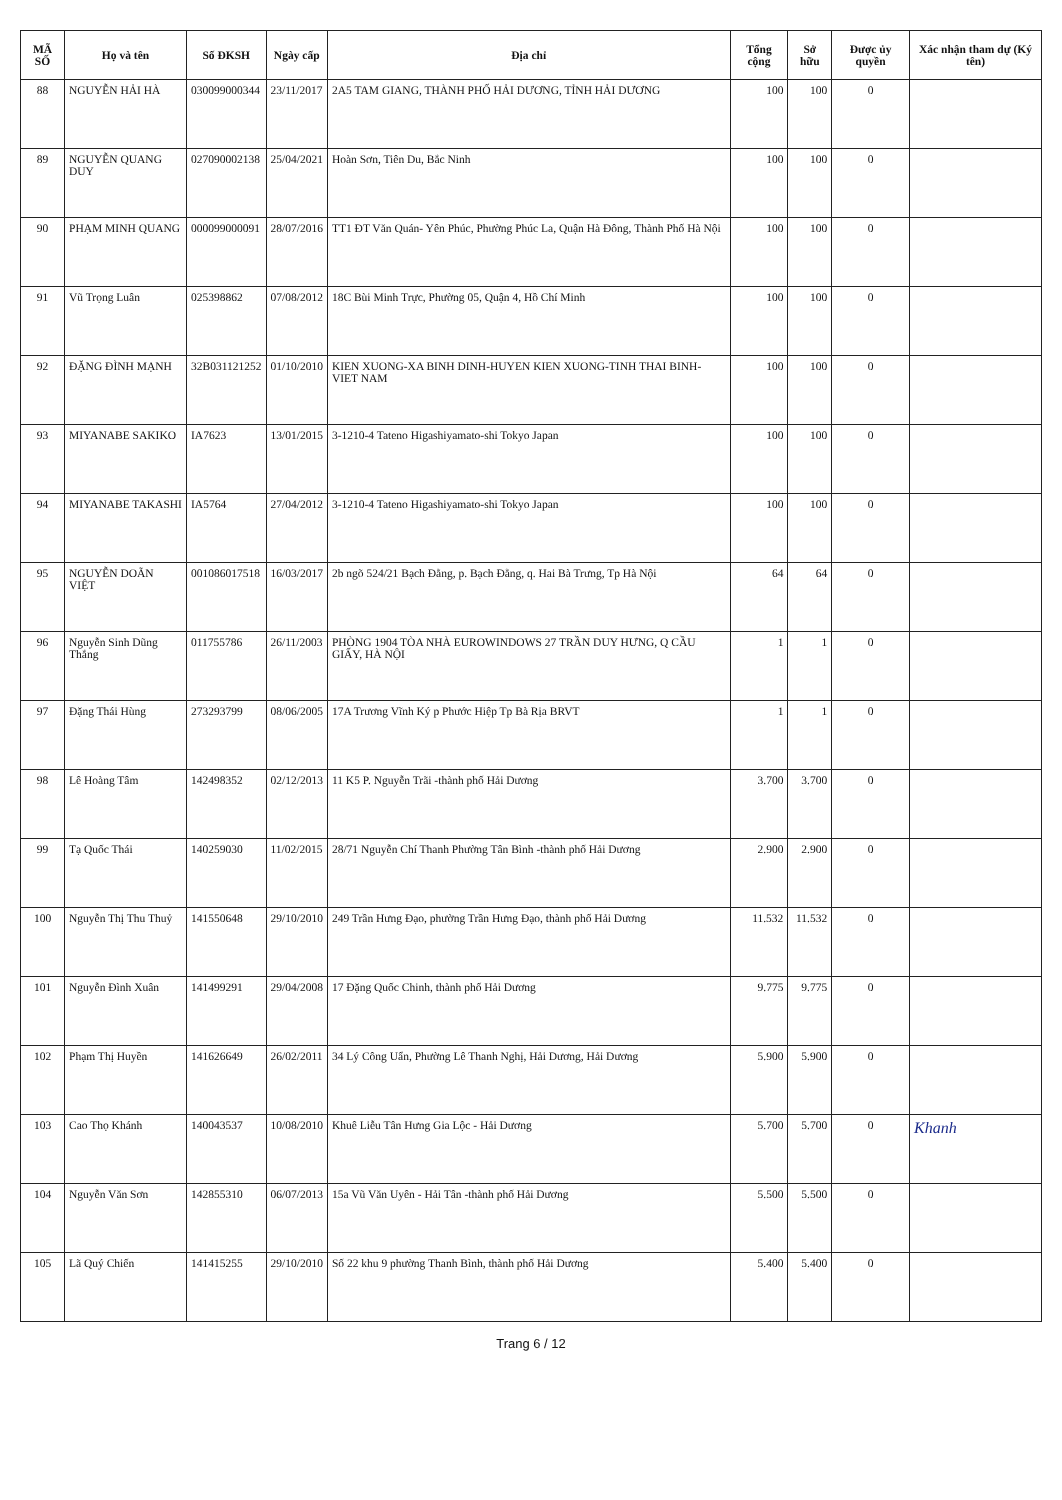| MÃ SỐ | Họ và tên | Số ĐKSH | Ngày cấp | Địa chỉ | Tổng cộng | Sở hữu | Được ủy quyền | Xác nhận tham dự (Ký tên) |
| --- | --- | --- | --- | --- | --- | --- | --- | --- |
| 88 | NGUYỄN HẢI HÀ | 030099000344 | 23/11/2017 | 2A5 TAM GIANG, THÀNH PHỐ HẢI DƯƠNG, TỈNH HẢI DƯƠNG | 100 | 100 | 0 | |
| 89 | NGUYỄN QUANG DUY | 027090002138 | 25/04/2021 | Hoàn Sơn, Tiên Du, Bắc Ninh | 100 | 100 | 0 | |
| 90 | PHẠM MINH QUANG | 000099000091 | 28/07/2016 | TT1 ĐT Văn Quán- Yên Phúc, Phường Phúc La, Quận Hà Đông, Thành Phố Hà Nội | 100 | 100 | 0 | |
| 91 | Vũ Trọng Luân | 025398862 | 07/08/2012 | 18C Bùi Minh Trực, Phường 05, Quận 4, Hồ Chí Minh | 100 | 100 | 0 | |
| 92 | ĐẶNG ĐÌNH MẠNH | 32B031121252 | 01/10/2010 | KIEN XUONG-XA BINH DINH-HUYEN KIEN XUONG-TINH THAI BINH-VIET NAM | 100 | 100 | 0 | |
| 93 | MIYANABE SAKIKO | IA7623 | 13/01/2015 | 3-1210-4 Tateno Higashiyamato-shi Tokyo Japan | 100 | 100 | 0 | |
| 94 | MIYANABE TAKASHI | IA5764 | 27/04/2012 | 3-1210-4 Tateno Higashiyamato-shi Tokyo Japan | 100 | 100 | 0 | |
| 95 | NGUYỄN DOÃN VIỆT | 001086017518 | 16/03/2017 | 2b ngõ 524/21 Bạch Đằng, p. Bạch Đằng, q. Hai Bà Trưng, Tp Hà Nội | 64 | 64 | 0 | |
| 96 | Nguyễn Sinh Dũng Thắng | 011755786 | 26/11/2003 | PHÒNG 1904 TÒA NHÀ EUROWINDOWS 27 TRẦN DUY HƯNG, Q CẦU GIẤY, HÀ NỘI | 1 | 1 | 0 | |
| 97 | Đặng Thái Hùng | 273293799 | 08/06/2005 | 17A Trương Vĩnh Ký p Phước Hiệp Tp Bà Rịa BRVT | 1 | 1 | 0 | |
| 98 | Lê Hoàng Tâm | 142498352 | 02/12/2013 | 11 K5 P. Nguyễn Trãi -thành phố Hải Dương | 3.700 | 3.700 | 0 | |
| 99 | Tạ Quốc Thái | 140259030 | 11/02/2015 | 28/71 Nguyễn Chí Thanh Phường Tân Bình -thành phố Hải Dương | 2.900 | 2.900 | 0 | |
| 100 | Nguyễn Thị Thu Thuỷ | 141550648 | 29/10/2010 | 249 Trần Hưng Đạo, phường Trần Hưng Đạo, thành phố Hải Dương | 11.532 | 11.532 | 0 | |
| 101 | Nguyễn Đình Xuân | 141499291 | 29/04/2008 | 17 Đặng Quốc Chinh, thành phố Hải Dương | 9.775 | 9.775 | 0 | |
| 102 | Phạm Thị Huyền | 141626649 | 26/02/2011 | 34 Lý Công Uẩn, Phường Lê Thanh Nghị, Hải Dương, Hải Dương | 5.900 | 5.900 | 0 | |
| 103 | Cao Thọ Khánh | 140043537 | 10/08/2010 | Khuê Liễu Tân Hưng Gia Lộc - Hải Dương | 5.700 | 5.700 | 0 | Khanh |
| 104 | Nguyễn Văn Sơn | 142855310 | 06/07/2013 | 15a Vũ Văn Uyên - Hải Tân -thành phố Hải Dương | 5.500 | 5.500 | 0 | |
| 105 | Lã Quý Chiến | 141415255 | 29/10/2010 | Số 22 khu 9 phường Thanh Bình, thành phố Hải Dương | 5.400 | 5.400 | 0 | |
Trang 6 / 12